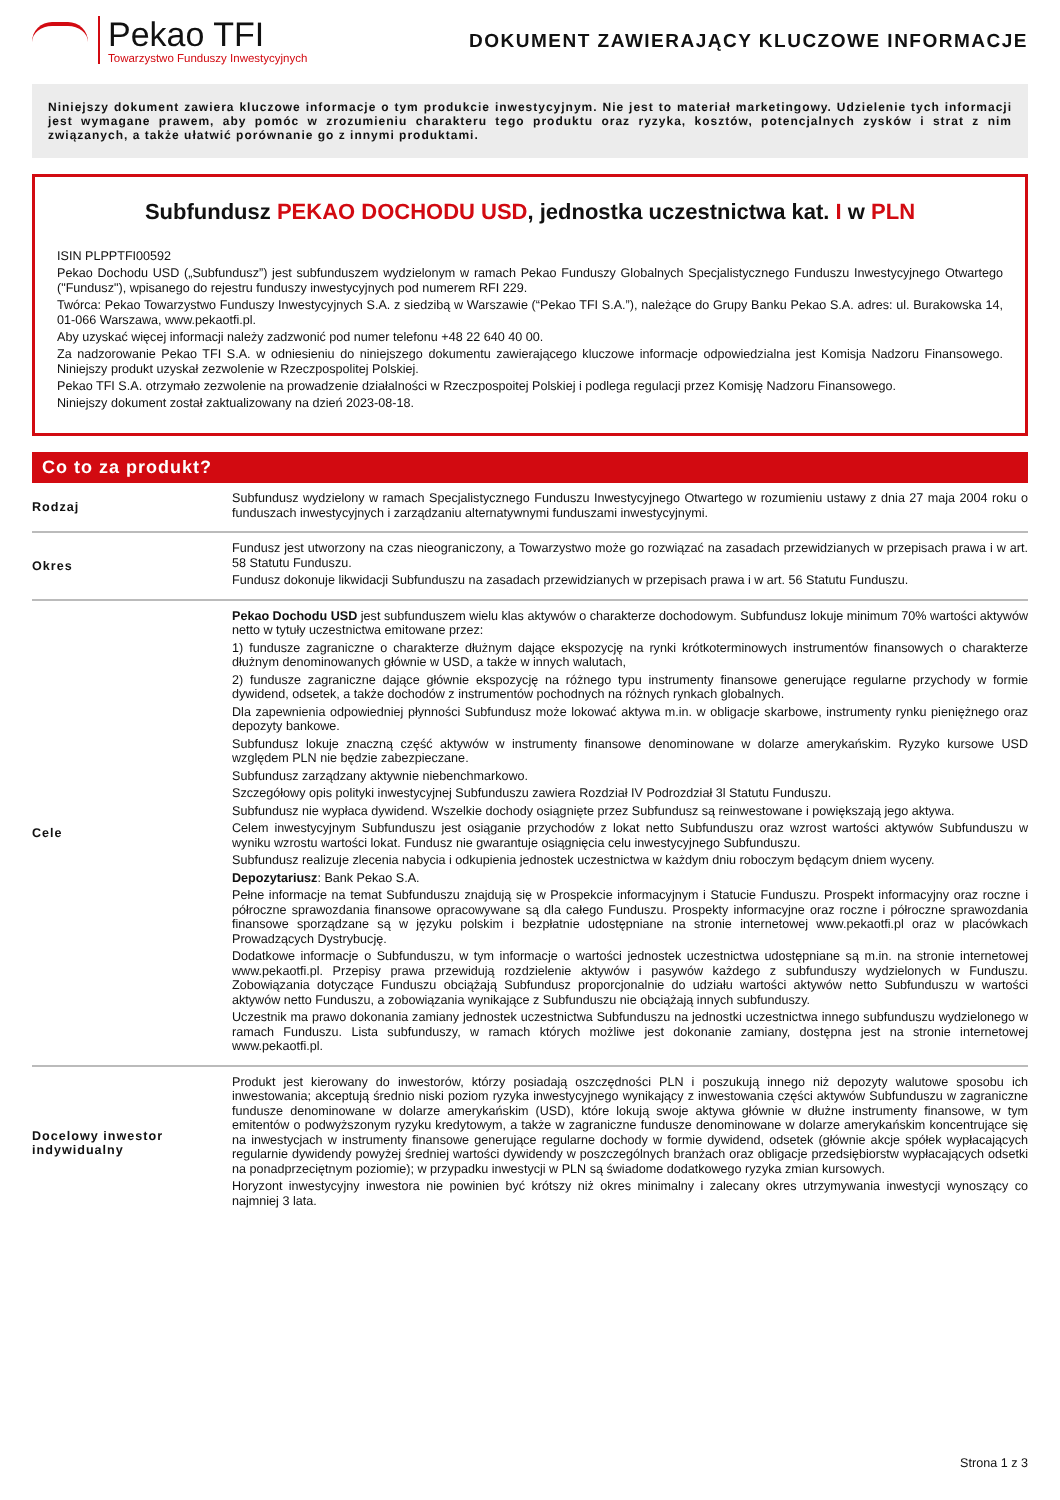Pekao TFI
Towarzystwo Funduszy Inwestycyjnych
DOKUMENT ZAWIERAJĄCY KLUCZOWE INFORMACJE
Niniejszy dokument zawiera kluczowe informacje o tym produkcie inwestycyjnym. Nie jest to materiał marketingowy. Udzielenie tych informacji jest wymagane prawem, aby pomóc w zrozumieniu charakteru tego produktu oraz ryzyka, kosztów, potencjalnych zysków i strat z nim związanych, a także ułatwić porównanie go z innymi produktami.
Subfundusz PEKAO DOCHODU USD, jednostka uczestnictwa kat. I w PLN
ISIN PLPPTFI00592
Pekao Dochodu USD („Subfundusz”) jest subfunduszem wydzielonym w ramach Pekao Funduszy Globalnych Specjalistycznego Funduszu Inwestycyjnego Otwartego ("Fundusz"), wpisanego do rejestru funduszy inwestycyjnych pod numerem RFI 229.
Twórca: Pekao Towarzystwo Funduszy Inwestycyjnych S.A. z siedzibą w Warszawie (“Pekao TFI S.A.”), należące do Grupy Banku Pekao S.A. adres: ul. Burakowska 14, 01-066 Warszawa, www.pekaotfi.pl.
Aby uzyskać więcej informacji należy zadzwonić pod numer telefonu +48 22 640 40 00.
Za nadzorowanie Pekao TFI S.A. w odniesieniu do niniejszego dokumentu zawierającego kluczowe informacje odpowiedzialna jest Komisja Nadzoru Finansowego. Niniejszy produkt uzyskał zezwolenie w Rzeczpospolitej Polskiej.
Pekao TFI S.A. otrzymało zezwolenie na prowadzenie działalności w Rzeczpospoitej Polskiej i podlega regulacji przez Komisję Nadzoru Finansowego.
Niniejszy dokument został zaktualizowany na dzień 2023-08-18.
Co to za produkt?
| Rodzaj | Subfundusz wydzielony w ramach Specjalistycznego Funduszu Inwestycyjnego Otwartego w rozumieniu ustawy z dnia 27 maja 2004 roku o funduszach inwestycyjnych i zarządzaniu alternatywnymi funduszami inwestycyjnymi. |
| Okres | Fundusz jest utworzony na czas nieograniczony, a Towarzystwo może go rozwiązać na zasadach przewidzianych w przepisach prawa i w art. 58 Statutu Funduszu. Fundusz dokonuje likwidacji Subfunduszu na zasadach przewidzianych w przepisach prawa i w art. 56 Statutu Funduszu. |
| Cele | Pekao Dochodu USD jest subfunduszem wielu klas aktywów o charakterze dochodowym. Subfundusz lokuje minimum 70% wartości aktywów netto w tytuły uczestnictwa emitowane przez: 1) fundusze zagraniczne o charakterze dłużnym dające ekspozycję na rynki krótkoterminowych instrumentów finansowych o charakterze dłużnym denominowanych głównie w USD, a także w innych walutach, 2) fundusze zagraniczne dające głównie ekspozycję na różnego typu instrumenty finansowe generujące regularne przychody w formie dywidend, odsetek, a także dochodów z instrumentów pochodnych na różnych rynkach globalnych. Dla zapewnienia odpowiedniej płynności Subfundusz może lokować aktywa m.in. w obligacje skarbowe, instrumenty rynku pieniężnego oraz depozyty bankowe. Subfundusz lokuje znaczną część aktywów w instrumenty finansowe denominowane w dolarze amerykańskim. Ryzyko kursowe USD względem PLN nie będzie zabezpieczane. Subfundusz zarządzany aktywnie niebenchmarkowo. Szczegółowy opis polityki inwestycyjnej Subfunduszu zawiera Rozdział IV Podrozdział 3l Statutu Funduszu. Subfundusz nie wypłaca dywidend. Wszelkie dochody osiągnięte przez Subfundusz są reinwestowane i powiększają jego aktywa. Celem inwestycyjnym Subfunduszu jest osiąganie przychodów z lokat netto Subfunduszu oraz wzrost wartości aktywów Subfunduszu w wyniku wzrostu wartości lokat. Fundusz nie gwarantuje osiągnięcia celu inwestycyjnego Subfunduszu. Subfundusz realizuje zlecenia nabycia i odkupienia jednostek uczestnictwa w każdym dniu roboczym będącym dniem wyceny. Depozytariusz : Bank Pekao S.A. Pełne informacje na temat Subfunduszu znajdują się w Prospekcie informacyjnym i Statucie Funduszu. Prospekt informacyjny oraz roczne i półroczne sprawozdania finansowe opracowywane są dla całego Funduszu. Prospekty informacyjne oraz roczne i półroczne sprawozdania finansowe sporządzane są w języku polskim i bezpłatnie udostępniane na stronie internetowej www.pekaotfi.pl oraz w placówkach Prowadzących Dystrybucję. Dodatkowe informacje o Subfunduszu, w tym informacje o wartości jednostek uczestnictwa udostępniane są m.in. na stronie internetowej www.pekaotfi.pl. Przepisy prawa przewidują rozdzielenie aktywów i pasywów każdego z subfunduszy wydzielonych w Funduszu. Zobowiązania dotyczące Funduszu obciążają Subfundusz proporcjonalnie do udziału wartości aktywów netto Subfunduszu w wartości aktywów netto Funduszu, a zobowiązania wynikające z Subfunduszu nie obciążają innych subfunduszy. Uczestnik ma prawo dokonania zamiany jednostek uczestnictwa Subfunduszu na jednostki uczestnictwa innego subfunduszu wydzielonego w ramach Funduszu. Lista subfunduszy, w ramach których możliwe jest dokonanie zamiany, dostępna jest na stronie internetowej www.pekaotfi.pl. |
| Docelowy inwestor indywidualny | Produkt jest kierowany do inwestorów, którzy posiadają oszczędności PLN i poszukują innego niż depozyty walutowe sposobu ich inwestowania; akceptują średnio niski poziom ryzyka inwestycyjnego wynikający z inwestowania części aktywów Subfunduszu w zagraniczne fundusze denominowane w dolarze amerykańskim (USD), które lokują swoje aktywa głównie w dłużne instrumenty finansowe, w tym emitentów o podwyższonym ryzyku kredytowym, a także w zagraniczne fundusze denominowane w dolarze amerykańskim koncentrujące się na inwestycjach w instrumenty finansowe generujące regularne dochody w formie dywidend, odsetek (głównie akcje spółek wypłacających regularnie dywidendy powyżej średniej wartości dywidendy w poszczególnych branżach oraz obligacje przedsiębiorstw wypłacających odsetki na ponadprzeciętnym poziomie); w przypadku inwestycji w PLN są świadome dodatkowego ryzyka zmian kursowych. Horyzont inwestycyjny inwestora nie powinien być krótszy niż okres minimalny i zalecany okres utrzymywania inwestycji wynoszący co najmniej 3 lata. |
Strona 1 z 3